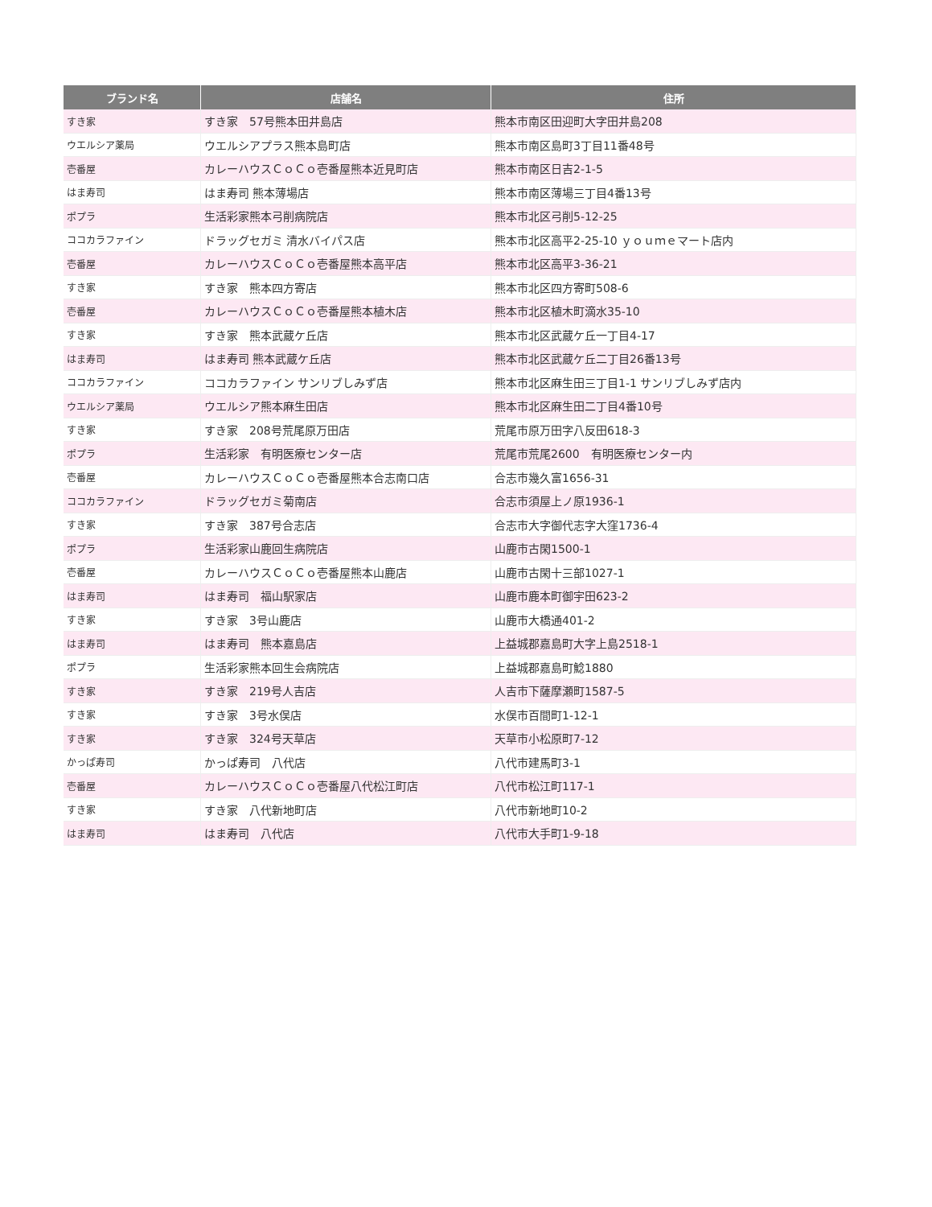| ブランド名 | 店舗名 | 住所 |
| --- | --- | --- |
| すき家 | すき家 57号熊本田井島店 | 熊本市南区田迎町大字田井島208 |
| ウエルシア薬局 | ウエルシアプラス熊本島町店 | 熊本市南区島町3丁目11番48号 |
| 壱番屋 | カレーハウスＣｏＣｏ壱番屋熊本近見町店 | 熊本市南区日吉2-1-5 |
| はま寿司 | はま寿司 熊本薄場店 | 熊本市南区薄場三丁目4番13号 |
| ポプラ | 生活彩家熊本弓削病院店 | 熊本市北区弓削5-12-25 |
| ココカラファイン | ドラッグセガミ 清水バイパス店 | 熊本市北区高平2-25-10 ｙｏｕｍｅマート店内 |
| 壱番屋 | カレーハウスＣｏＣｏ壱番屋熊本高平店 | 熊本市北区高平3-36-21 |
| すき家 | すき家 熊本四方寄店 | 熊本市北区四方寄町508-6 |
| 壱番屋 | カレーハウスＣｏＣｏ壱番屋熊本植木店 | 熊本市北区植木町滴水35-10 |
| すき家 | すき家 熊本武蔵ケ丘店 | 熊本市北区武蔵ケ丘一丁目4-17 |
| はま寿司 | はま寿司 熊本武蔵ケ丘店 | 熊本市北区武蔵ケ丘二丁目26番13号 |
| ココカラファイン | ココカラファイン サンリブしみず店 | 熊本市北区麻生田三丁目1-1 サンリブしみず店内 |
| ウエルシア薬局 | ウエルシア熊本麻生田店 | 熊本市北区麻生田二丁目4番10号 |
| すき家 | すき家 208号荒尾原万田店 | 荒尾市原万田字八反田618-3 |
| ポプラ | 生活彩家 有明医療センター店 | 荒尾市荒尾2600 有明医療センター内 |
| 壱番屋 | カレーハウスＣｏＣｏ壱番屋熊本合志南口店 | 合志市幾久富1656-31 |
| ココカラファイン | ドラッグセガミ菊南店 | 合志市須屋上ノ原1936-1 |
| すき家 | すき家 387号合志店 | 合志市大字御代志字大窪1736-4 |
| ポプラ | 生活彩家山鹿回生病院店 | 山鹿市古閑1500-1 |
| 壱番屋 | カレーハウスＣｏＣｏ壱番屋熊本山鹿店 | 山鹿市古閑十三部1027-1 |
| はま寿司 | はま寿司 福山駅家店 | 山鹿市鹿本町御宇田623-2 |
| すき家 | すき家 3号山鹿店 | 山鹿市大橋通401-2 |
| はま寿司 | はま寿司 熊本嘉島店 | 上益城郡嘉島町大字上島2518-1 |
| ポプラ | 生活彩家熊本回生会病院店 | 上益城郡嘉島町鯰1880 |
| すき家 | すき家 219号人吉店 | 人吉市下薩摩瀬町1587-5 |
| すき家 | すき家 3号水俣店 | 水俣市百間町1-12-1 |
| すき家 | すき家 324号天草店 | 天草市小松原町7-12 |
| かっぱ寿司 | かっぱ寿司 八代店 | 八代市建馬町3-1 |
| 壱番屋 | カレーハウスＣｏＣｏ壱番屋八代松江町店 | 八代市松江町117-1 |
| すき家 | すき家 八代新地町店 | 八代市新地町10-2 |
| はま寿司 | はま寿司 八代店 | 八代市大手町1-9-18 |